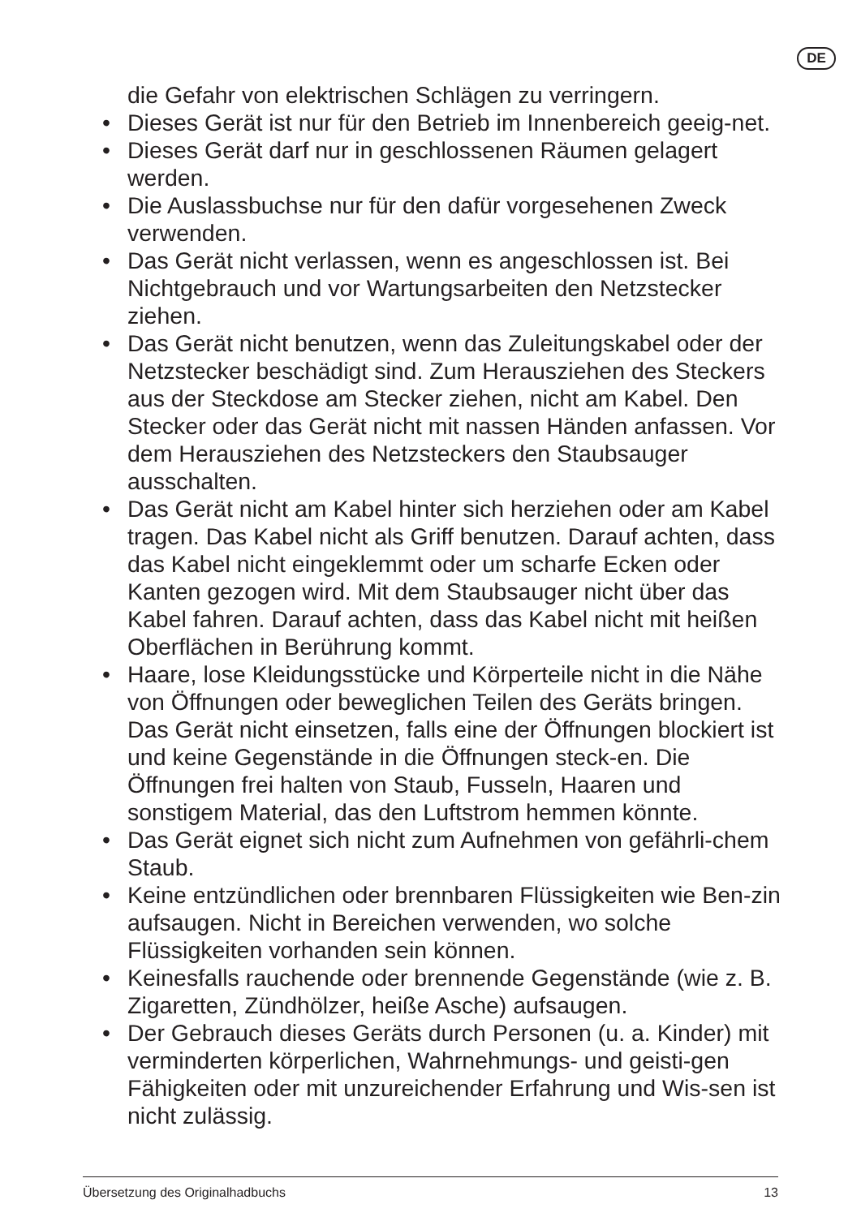DE
die Gefahr von elektrischen Schlägen zu verringern.
• Dieses Gerät ist nur für den Betrieb im Innenbereich geeig-net.
• Dieses Gerät darf nur in geschlossenen Räumen gelagert werden.
• Die Auslassbuchse nur für den dafür vorgesehenen Zweck verwenden.
• Das Gerät nicht verlassen, wenn es angeschlossen ist. Bei Nichtgebrauch und vor Wartungsarbeiten den Netzstecker ziehen.
• Das Gerät nicht benutzen, wenn das Zuleitungskabel oder der Netzstecker beschädigt sind. Zum Herausziehen des Steckers aus der Steckdose am Stecker ziehen, nicht am Kabel. Den Stecker oder das Gerät nicht mit nassen Händen anfassen. Vor dem Herausziehen des Netzsteckers den Staubsauger ausschalten.
• Das Gerät nicht am Kabel hinter sich herziehen oder am Kabel tragen. Das Kabel nicht als Griff benutzen. Darauf achten, dass das Kabel nicht eingeklemmt oder um scharfe Ecken oder Kanten gezogen wird. Mit dem Staubsauger nicht über das Kabel fahren. Darauf achten, dass das Kabel nicht mit heißen Oberflächen in Berührung kommt.
• Haare, lose Kleidungsstücke und Körperteile nicht in die Nähe von Öffnungen oder beweglichen Teilen des Geräts bringen. Das Gerät nicht einsetzen, falls eine der Öffnungen blockiert ist und keine Gegenstände in die Öffnungen steck-en. Die Öffnungen frei halten von Staub, Fusseln, Haaren und sonstigem Material, das den Luftstrom hemmen könnte.
• Das Gerät eignet sich nicht zum Aufnehmen von gefährli-chem Staub.
• Keine entzündlichen oder brennbaren Flüssigkeiten wie Ben-zin aufsaugen. Nicht in Bereichen verwenden, wo solche Flüssigkeiten vorhanden sein können.
• Keinesfalls rauchende oder brennende Gegenstände (wie z. B. Zigaretten, Zündhölzer, heiße Asche) aufsaugen.
• Der Gebrauch dieses Geräts durch Personen (u. a. Kinder) mit verminderten körperlichen, Wahrnehmungs- und geisti-gen Fähigkeiten oder mit unzureichender Erfahrung und Wis-sen ist nicht zulässig.
Übersetzung des Originalhadbuchs 13